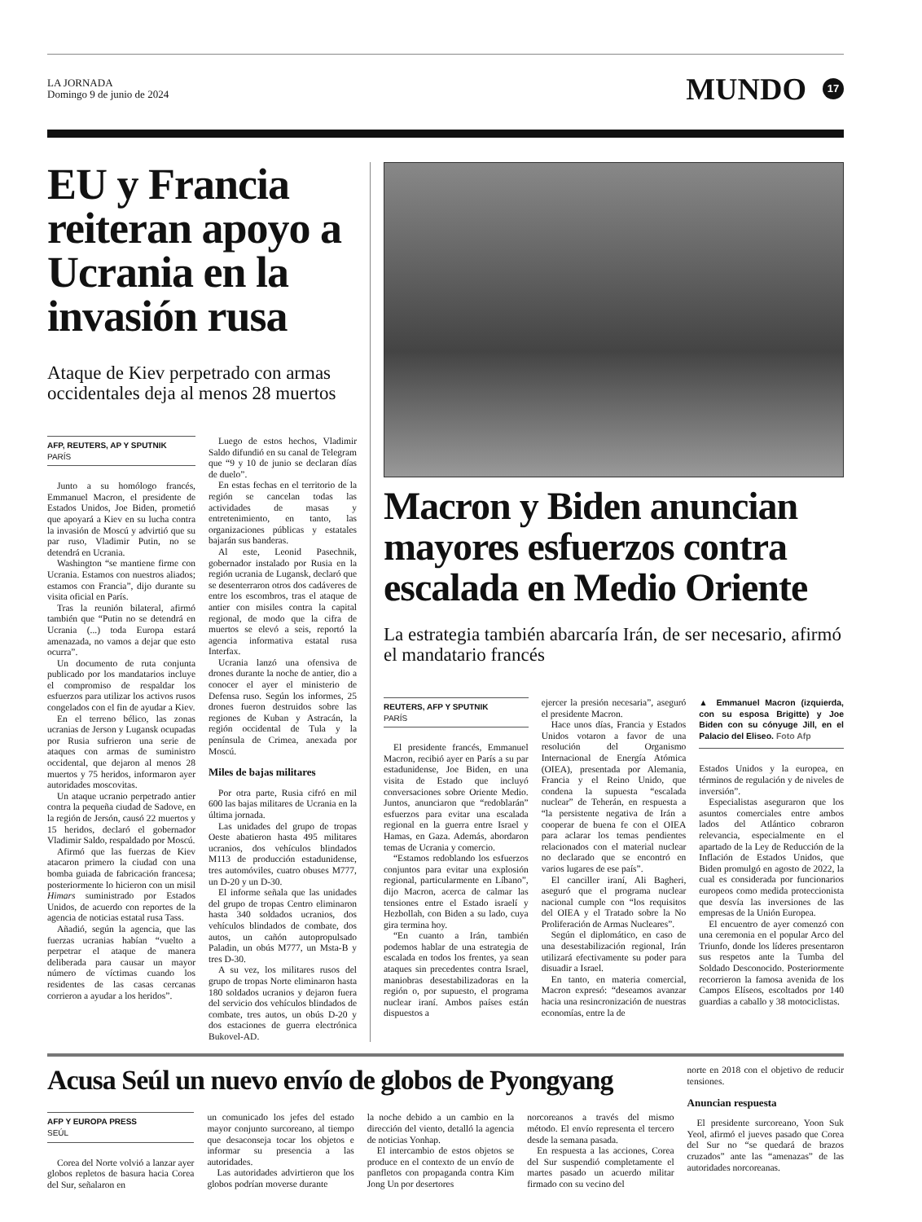LA JORNADA
Domingo 9 de junio de 2024
MUNDO 17
EU y Francia reiteran apoyo a Ucrania en la invasión rusa
Ataque de Kiev perpetrado con armas occidentales deja al menos 28 muertos
AFP, REUTERS, AP Y SPUTNIK
PARÍS
Junto a su homólogo francés, Emmanuel Macron, el presidente de Estados Unidos, Joe Biden, prometió que apoyará a Kiev en su lucha contra la invasión de Moscú y advirtió que su par ruso, Vladimir Putin, no se detendrá en Ucrania.
Washington “se mantiene firme con Ucrania. Estamos con nuestros aliados; estamos con Francia”, dijo durante su visita oficial en París.
Tras la reunión bilateral, afirmó también que “Putin no se detendrá en Ucrania (...) toda Europa estará amenazada, no vamos a dejar que esto ocurra”.
Un documento de ruta conjunta publicado por los mandatarios incluye el compromiso de respaldar los esfuerzos para utilizar los activos rusos congelados con el fin de ayudar a Kiev.
En el terreno bélico, las zonas ucranias de Jerson y Lugansk ocupadas por Rusia sufrieron una serie de ataques con armas de suministro occidental, que dejaron al menos 28 muertos y 75 heridos, informaron ayer autoridades moscovitas.
Un ataque ucranio perpetrado antier contra la pequeña ciudad de Sadove, en la región de Jersón, causó 22 muertos y 15 heridos, declaró el gobernador Vladimir Saldo, respaldado por Moscú.
Afirmó que las fuerzas de Kiev atacaron primero la ciudad con una bomba guiada de fabricación francesa; posteriormente lo hicieron con un misil Himars suministrado por Estados Unidos, de acuerdo con reportes de la agencia de noticias estatal rusa Tass.
Añadió, según la agencia, que las fuerzas ucranias habían “vuelto a perpetrar el ataque de manera deliberada para causar un mayor número de víctimas cuando los residentes de las casas cercanas corrieron a ayudar a los heridos”.
Luego de estos hechos, Vladimir Saldo difundió en su canal de Telegram que “9 y 10 de junio se declaran días de duelo”.
En estas fechas en el territorio de la región se cancelan todas las actividades de masas y entretenimiento, en tanto, las organizaciones públicas y estatales bajarán sus banderas.
Al este, Leonid Pasechnik, gobernador instalado por Rusia en la región ucrania de Lugansk, declaró que se desenterraron otros dos cadáveres de entre los escombros, tras el ataque de antier con misiles contra la capital regional, de modo que la cifra de muertos se elevó a seis, reportó la agencia informativa estatal rusa Interfax.
Ucrania lanzó una ofensiva de drones durante la noche de antier, dio a conocer el ayer el ministerio de Defensa ruso. Según los informes, 25 drones fueron destruidos sobre las regiones de Kuban y Astracán, la región occidental de Tula y la península de Crimea, anexada por Moscú.
Miles de bajas militares
Por otra parte, Rusia cifró en mil 600 las bajas militares de Ucrania en la última jornada.
Las unidades del grupo de tropas Oeste abatieron hasta 495 militares ucranios, dos vehículos blindados M113 de producción estadunidense, tres automóviles, cuatro obuses M777, un D-20 y un D-30.
El informe señala que las unidades del grupo de tropas Centro eliminaron hasta 340 soldados ucranios, dos vehículos blindados de combate, dos autos, un cañón autopropulsado Paladin, un obús M777, un Msta-B y tres D-30.
A su vez, los militares rusos del grupo de tropas Norte eliminaron hasta 180 soldados ucranios y dejaron fuera del servicio dos vehículos blindados de combate, tres autos, un obús D-20 y dos estaciones de guerra electrónica Bukovel-AD.
Macron y Biden anuncian mayores esfuerzos contra escalada en Medio Oriente
La estrategia también abarcaría Irán, de ser necesario, afirmó el mandatario francés
REUTERS, AFP Y SPUTNIK
PARÍS
El presidente francés, Emmanuel Macron, recibió ayer en París a su par estadunidense, Joe Biden, en una visita de Estado que incluyó conversaciones sobre Oriente Medio. Juntos, anunciaron que “redoblarán” esfuerzos para evitar una escalada regional en la guerra entre Israel y Hamas, en Gaza. Además, abordaron temas de Ucrania y comercio.
“Estamos redoblando los esfuerzos conjuntos para evitar una explosión regional, particularmente en Líbano”, dijo Macron, acerca de calmar las tensiones entre el Estado israelí y Hezbollah, con Biden a su lado, cuya gira termina hoy.
“En cuanto a Irán, también podemos hablar de una estrategia de escalada en todos los frentes, ya sean ataques sin precedentes contra Israel, maniobras desestabilizadoras en la región o, por supuesto, el programa nuclear iraní. Ambos países están dispuestos a
ejercer la presión necesaria”, aseguró el presidente Macron.
Hace unos días, Francia y Estados Unidos votaron a favor de una resolución del Organismo Internacional de Energía Atómica (OIEA), presentada por Alemania, Francia y el Reino Unido, que condena la supuesta “escalada nuclear” de Teherán, en respuesta a “la persistente negativa de Irán a cooperar de buena fe con el OIEA para aclarar los temas pendientes relacionados con el material nuclear no declarado que se encontró en varios lugares de ese país”.
El canciller iraní, Ali Bagheri, aseguró que el programa nuclear nacional cumple con “los requisitos del OIEA y el Tratado sobre la No Proliferación de Armas Nucleares”.
Según el diplomático, en caso de una desestabilización regional, Irán utilizará efectivamente su poder para disuadir a Israel.
En tanto, en materia comercial, Macron expresó: “deseamos avanzar hacia una resincronización de nuestras economías, entre la de
▲ Emmanuel Macron (izquierda, con su esposa Brigitte) y Joe Biden con su cónyuge Jill, en el Palacio del Eliseo. Foto Afp
Estados Unidos y la europea, en términos de regulación y de niveles de inversión”.
Especialistas aseguraron que los asuntos comerciales entre ambos lados del Atlántico cobraron relevancia, especialmente en el apartado de la Ley de Reducción de la Inflación de Estados Unidos, que Biden promulgó en agosto de 2022, la cual es considerada por funcionarios europeos como medida proteccionista que desvía las inversiones de las empresas de la Unión Europea.
El encuentro de ayer comenzó con una ceremonia en el popular Arco del Triunfo, donde los líderes presentaron sus respetos ante la Tumba del Soldado Desconocido. Posteriormente recorrieron la famosa avenida de los Campos Elíseos, escoltados por 140 guardias a caballo y 38 motociclistas.
Acusa Seúl un nuevo envío de globos de Pyongyang
AFP Y EUROPA PRESS
SEÚL
Corea del Norte volvió a lanzar ayer globos repletos de basura hacia Corea del Sur, señalaron en
un comunicado los jefes del estado mayor conjunto surcoreano, al tiempo que desaconseja tocar los objetos e informar su presencia a las autoridades.
Las autoridades advirtieron que los globos podrían moverse durante
la noche debido a un cambio en la dirección del viento, detalló la agencia de noticias Yonhap.
El intercambio de estos objetos se produce en el contexto de un envío de panfletos con propaganda contra Kim Jong Un por desertores
norcoreanos a través del mismo método. El envío representa el tercero desde la semana pasada.
En respuesta a las acciones, Corea del Sur suspendió completamente el martes pasado un acuerdo militar firmado con su vecino del
norte en 2018 con el objetivo de reducir tensiones.
Anuncian respuesta
El presidente surcoreano, Yoon Suk Yeol, afirmó el jueves pasado que Corea del Sur no “se quedará de brazos cruzados” ante las “amenazas” de las autoridades norcoreanas.